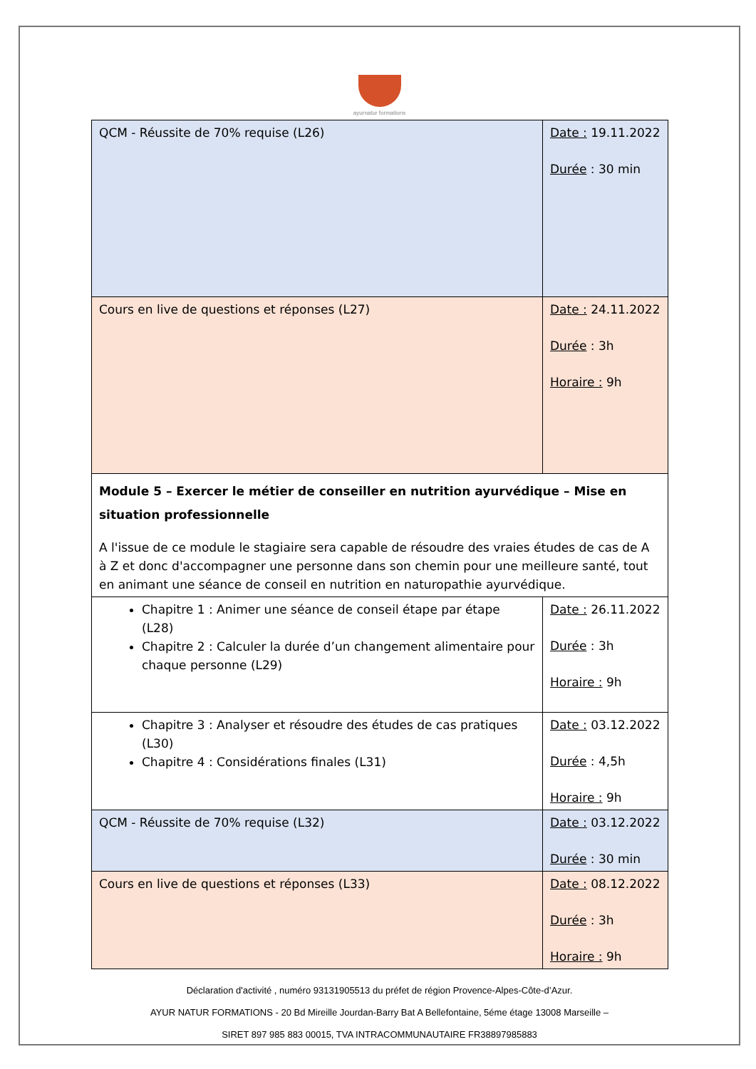ayurnatur formations
| QCM - Réussite de 70% requise (L26) | Date : 19.11.2022 Durée : 30 min |
| Cours en live de questions et réponses (L27) | Date : 24.11.2022 Durée : 3h Horaire : 9h |
| Module 5 – Exercer le métier de conseiller en nutrition ayurvédique – Mise en situation professionnelle A l'issue de ce module le stagiaire sera capable de résoudre des vraies études de cas de A à Z et donc d'accompagner une personne dans son chemin pour une meilleure santé, tout en animant une séance de conseil en nutrition en naturopathie ayurvédique. | |
| Chapitre 1 : Animer une séance de conseil étape par étape (L28) Chapitre 2 : Calculer la durée d’un changement alimentaire pour chaque personne (L29) | Date : 26.11.2022 Durée : 3h Horaire : 9h |
| Chapitre 3 : Analyser et résoudre des études de cas pratiques (L30) Chapitre 4 : Considérations finales (L31) | Date : 03.12.2022 Durée : 4,5h Horaire : 9h |
| QCM - Réussite de 70% requise (L32) | Date : 03.12.2022 Durée : 30 min |
| Cours en live de questions et réponses (L33) | Date : 08.12.2022 Durée : 3h Horaire : 9h |
Déclaration d'activité , numéro 93131905513 du préfet de région Provence-Alpes-Côte-d’Azur.
AYUR NATUR FORMATIONS - 20 Bd Mireille Jourdan-Barry Bat A Bellefontaine, 5éme étage 13008 Marseille –
SIRET 897 985 883 00015, TVA INTRACOMMUNAUTAIRE FR38897985883